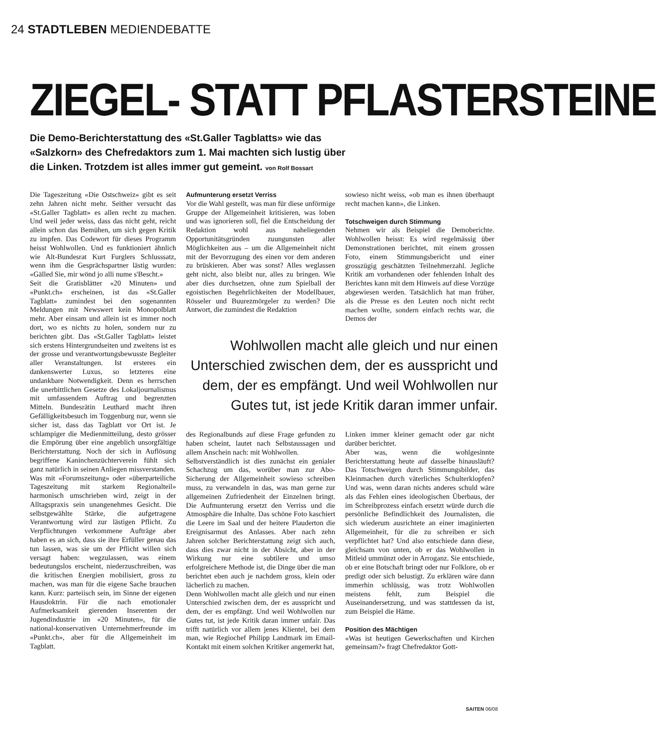24 STADTLEBEN MEDIENDEBATTE
ZIEGEL- STATT PFLASTERSTEINE
Die Demo-Berichterstattung des «St.Galler Tagblatts» wie das «Salzkorn» des Chefredaktors zum 1. Mai machten sich lustig über die Linken. Trotzdem ist alles immer gut gemeint. von Rolf Bossart
Die Tageszeitung «Die Ostschweiz» gibt es seit zehn Jahren nicht mehr. Seither versucht das «St.Galler Tagblatt» es allen recht zu machen. Und weil jeder weiss, dass das nicht geht, reicht allein schon das Bemühen, um sich gegen Kritik zu impfen. Das Codewort für dieses Programm heisst Wohlwollen. Und es funktioniert ähnlich wie Alt-Bundesrat Kurt Furglers Schlusssatz, wenn ihm die Gesprächspartner lästig wurden: «Gälled Sie, mir wönd jo alli nume s'Bescht.»
Seit die Gratisblätter «20 Minuten» und «Punkt.ch» erscheinen, ist das «St.Galler Tagblatt» zumindest bei den sogenannten Meldungen mit Newswert kein Monopolblatt mehr. Aber einsam und allein ist es immer noch dort, wo es nichts zu holen, sondern nur zu berichten gibt. Das «St.Galler Tagblatt» leistet sich erstens Hintergrundseiten und zweitens ist es der grosse und verantwortungsbewusste Begleiter aller Veranstaltungen. Ist ersteres ein dankenswerter Luxus, so letzteres eine undankbare Notwendigkeit. Denn es herrschen die unerbittlichen Gesetze des Lokaljournalismus mit umfassendem Auftrag und begrenzten Mitteln. Bundesrätin Leuthard macht ihren Gefälligkeitsbesuch im Toggenburg nur, wenn sie sicher ist, dass das Tagblatt vor Ort ist. Je schlampiger die Medienmitteilung, desto grösser die Empörung über eine angeblich unsorgfältige Berichterstattung. Noch der sich in Auflösung begriffene Kaninchenzüchterverein fühlt sich ganz natürlich in seinen Anliegen missverstanden.
Was mit «Forumszeitung» oder «überparteiliche Tageszeitung mit starkem Regionalteil» harmonisch umschrieben wird, zeigt in der Alltagspraxis sein unangenehmes Gesicht. Die selbstgewählte Stärke, die aufgetragene Verantwortung wird zur lästigen Pflicht. Zu Verpflichtungen verkommene Aufträge aber haben es an sich, dass sie ihre Erfüller genau das tun lassen, was sie um der Pflicht willen sich versagt haben: wegzulassen, was einem bedeutungslos erscheint, niederzuschreiben, was die kritischen Energien mobilisiert, gross zu machen, was man für die eigene Sache brauchen kann. Kurz: parteiisch sein, im Sinne der eigenen Hausdoktrin. Für die nach emotionaler Aufmerksamkeit gierenden Inserenten der Jugendindustrie im «20 Minuten», für die national-konservativen Unternehmerfreunde im «Punkt.ch», aber für die Allgemeinheit im Tagblatt.
Aufmunterung ersetzt Verriss
Vor die Wahl gestellt, was man für diese unförmige Gruppe der Allgemeinheit kritisieren, was loben und was ignorieren soll, fiel die Entscheidung der Redaktion wohl aus naheliegenden Opportunitätsgründen zuungunsten aller Möglichkeiten aus – um die Allgemeinheit nicht mit der Bevorzugung des einen vor dem anderen zu brüskieren. Aber was sonst? Alles weglassen geht nicht, also bleibt nur, alles zu bringen. Wie aber dies durchsetzen, ohne zum Spielball der egoistischen Begehrlichkeiten der Modellbauer, Rösseler und Buurezmörgeler zu werden? Die Antwort, die zumindest die Redaktion
sowieso nicht weiss, «ob man es ihnen überhaupt recht machen kann», die Linken.
Totschweigen durch Stimmung
Nehmen wir als Beispiel die Demoberichte. Wohlwollen heisst: Es wird regelmässig über Demonstrationen berichtet, mit einem grossen Foto, einem Stimmungsbericht und einer grosszügig geschätzten Teilnehmerzahl. Jegliche Kritik am vorhandenen oder fehlenden Inhalt des Berichtes kann mit dem Hinweis auf diese Vorzüge abgewiesen werden. Tatsächlich hat man früher, als die Presse es den Leuten noch nicht recht machen wollte, sondern einfach rechts war, die Demos der
Wohlwollen macht alle gleich und nur einen Unterschied zwischen dem, der es ausspricht und dem, der es empfängt. Und weil Wohlwollen nur Gutes tut, ist jede Kritik daran immer unfair.
des Regionalbunds auf diese Frage gefunden zu haben scheint, lautet nach Selbstaussagen und allem Anschein nach: mit Wohlwollen.
Selbstverständlich ist dies zunächst ein genialer Schachzug um das, worüber man zur Abo-Sicherung der Allgemeinheit sowieso schreiben muss, zu verwandeln in das, was man gerne zur allgemeinen Zufriedenheit der Einzelnen bringt. Die Aufmunterung ersetzt den Verriss und die Atmosphäre die Inhalte. Das schöne Foto kaschiert die Leere im Saal und der heitere Plauderton die Ereignisarmut des Anlasses. Aber nach zehn Jahren solcher Berichterstattung zeigt sich auch, dass dies zwar nicht in der Absicht, aber in der Wirkung nur eine subtilere und umso erfolgreichere Methode ist, die Dinge über die man berichtet eben auch je nachdem gross, klein oder lächerlich zu machen.
Denn Wohlwollen macht alle gleich und nur einen Unterschied zwischen dem, der es ausspricht und dem, der es empfängt. Und weil Wohlwollen nur Gutes tut, ist jede Kritik daran immer unfair. Das trifft natürlich vor allem jenes Klientel, bei dem man, wie Regiochef Philipp Landmark im Email-Kontakt mit einem solchen Kritiker angemerkt hat,
Linken immer kleiner gemacht oder gar nicht darüber berichtet.
Aber was, wenn die wohlgesinnte Berichterstattung heute auf dasselbe hinausläuft? Das Totschweigen durch Stimmungsbilder, das Kleinmachen durch väterliches Schulterklopfen? Und was, wenn daran nichts anderes schuld wäre als das Fehlen eines ideologischen Überbaus, der im Schreibprozess einfach ersetzt würde durch die persönliche Befindlichkeit des Journalisten, die sich wiederum ausrichtete an einer imaginierten Allgemeinheit, für die zu schreiben er sich verpflichtet hat? Und also entschiede dann diese, gleichsam von unten, ob er das Wohlwollen in Mitleid ummünzt oder in Arroganz. Sie entschiede, ob er eine Botschaft bringt oder nur Folklore, ob er predigt oder sich belustigt. Zu erklären wäre dann immerhin schlüssig, was trotz Wohlwollen meistens fehlt, zum Beispiel die Auseinandersetzung, und was stattdessen da ist, zum Beispiel die Häme.
Position des Mächtigen
«Was ist heutigen Gewerkschaften und Kirchen gemeinsam?» fragt Chefredaktor Gott-
SAITEN 06/08